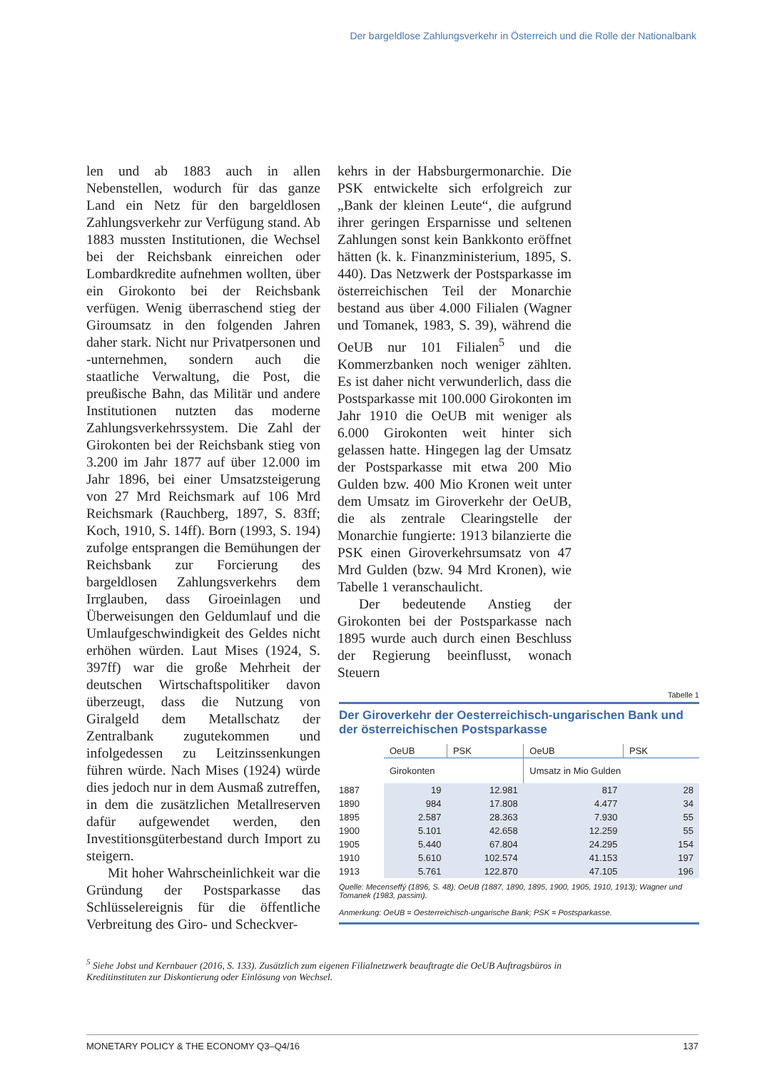Der bargeldlose Zahlungsverkehr in Österreich und die Rolle der Nationalbank
len und ab 1883 auch in allen Nebenstellen, wodurch für das ganze Land ein Netz für den bargeldlosen Zahlungsverkehr zur Verfügung stand. Ab 1883 mussten Institutionen, die Wechsel bei der Reichsbank einreichen oder Lombardkredite aufnehmen wollten, über ein Girokonto bei der Reichsbank verfügen. Wenig überraschend stieg der Giroumsatz in den folgenden Jahren daher stark. Nicht nur Privatpersonen und -unternehmen, sondern auch die staatliche Verwaltung, die Post, die preußische Bahn, das Militär und andere Institutionen nutzten das moderne Zahlungsverkehrssystem. Die Zahl der Girokonten bei der Reichsbank stieg von 3.200 im Jahr 1877 auf über 12.000 im Jahr 1896, bei einer Umsatzsteigerung von 27 Mrd Reichsmark auf 106 Mrd Reichsmark (Rauchberg, 1897, S. 83ff; Koch, 1910, S. 14ff). Born (1993, S. 194) zufolge entsprangen die Bemühungen der Reichsbank zur Forcierung des bargeldlosen Zahlungsverkehrs dem Irrglauben, dass Giroeinlagen und Überweisungen den Geldumlauf und die Umlaufgeschwindigkeit des Geldes nicht erhöhen würden. Laut Mises (1924, S. 397ff) war die große Mehrheit der deutschen Wirtschaftspolitiker davon überzeugt, dass die Nutzung von Giralgeld dem Metallschatz der Zentralbank zugutekommen und infolgedessen zu Leitzinssenkungen führen würde. Nach Mises (1924) würde dies jedoch nur in dem Ausmaß zutreffen, in dem die zusätzlichen Metallreserven dafür aufgewendet werden, den Investitionsgüterbestand durch Import zu steigern.
Mit hoher Wahrscheinlichkeit war die Gründung der Postsparkasse das Schlüsselereignis für die öffentliche Verbreitung des Giro- und Scheckver-
kehrs in der Habsburgermonarchie. Die PSK entwickelte sich erfolgreich zur „Bank der kleinen Leute“, die aufgrund ihrer geringen Ersparnisse und seltenen Zahlungen sonst kein Bankkonto eröffnet hätten (k. k. Finanzministerium, 1895, S. 440). Das Netzwerk der Postsparkasse im österreichischen Teil der Monarchie bestand aus über 4.000 Filialen (Wagner und Tomanek, 1983, S. 39), während die OeUB nur 101 Filialen<sup>5</sup> und die Kommerzbanken noch weniger zählten. Es ist daher nicht verwunderlich, dass die Postsparkasse mit 100.000 Girokonten im Jahr 1910 die OeUB mit weniger als 6.000 Girokonten weit hinter sich gelassen hatte. Hingegen lag der Umsatz der Postsparkasse mit etwa 200 Mio Gulden bzw. 400 Mio Kronen weit unter dem Umsatz im Giroverkehr der OeUB, die als zentrale Clearingstelle der Monarchie fungierte: 1913 bilanzierte die PSK einen Giroverkehrsumsatz von 47 Mrd Gulden (bzw. 94 Mrd Kronen), wie Tabelle 1 veranschaulicht.
Der bedeutende Anstieg der Girokonten bei der Postsparkasse nach 1895 wurde auch durch einen Beschluss der Regierung beeinflusst, wonach Steuern
Tabelle 1
Der Giroverkehr der Oesterreichisch-ungarischen Bank und der österreichischen Postsparkasse
| | OeUB | PSK | OeUB | PSK |
| --- | --- | --- | --- | --- |
| | Girokonten | | Umsatz in Mio Gulden | |
| 1887 | 19 | 12.981 | 817 | 28 |
| 1890 | 984 | 17.808 | 4.477 | 34 |
| 1895 | 2.587 | 28.363 | 7.930 | 55 |
| 1900 | 5.101 | 42.658 | 12.259 | 55 |
| 1905 | 5.440 | 67.804 | 24.295 | 154 |
| 1910 | 5.610 | 102.574 | 41.153 | 197 |
| 1913 | 5.761 | 122.870 | 47.105 | 196 |
Quelle: Mecenseffý (1896, S. 48); OeUB (1887, 1890, 1895, 1900, 1905, 1910, 1913); Wagner und Tomanek (1983, passim).
Anmerkung: OeUB = Oesterreichisch-ungarische Bank; PSK = Postsparkasse.
<sup>5</sup> Siehe Jobst und Kernbauer (2016, S. 133). Zusätzlich zum eigenen Filialnetzwerk beauftragte die OeUB Auftragsbüros in Kreditinstituten zur Diskontierung oder Einlösung von Wechsel.
MONETARY POLICY & THE ECONOMY Q3–Q4/16 137